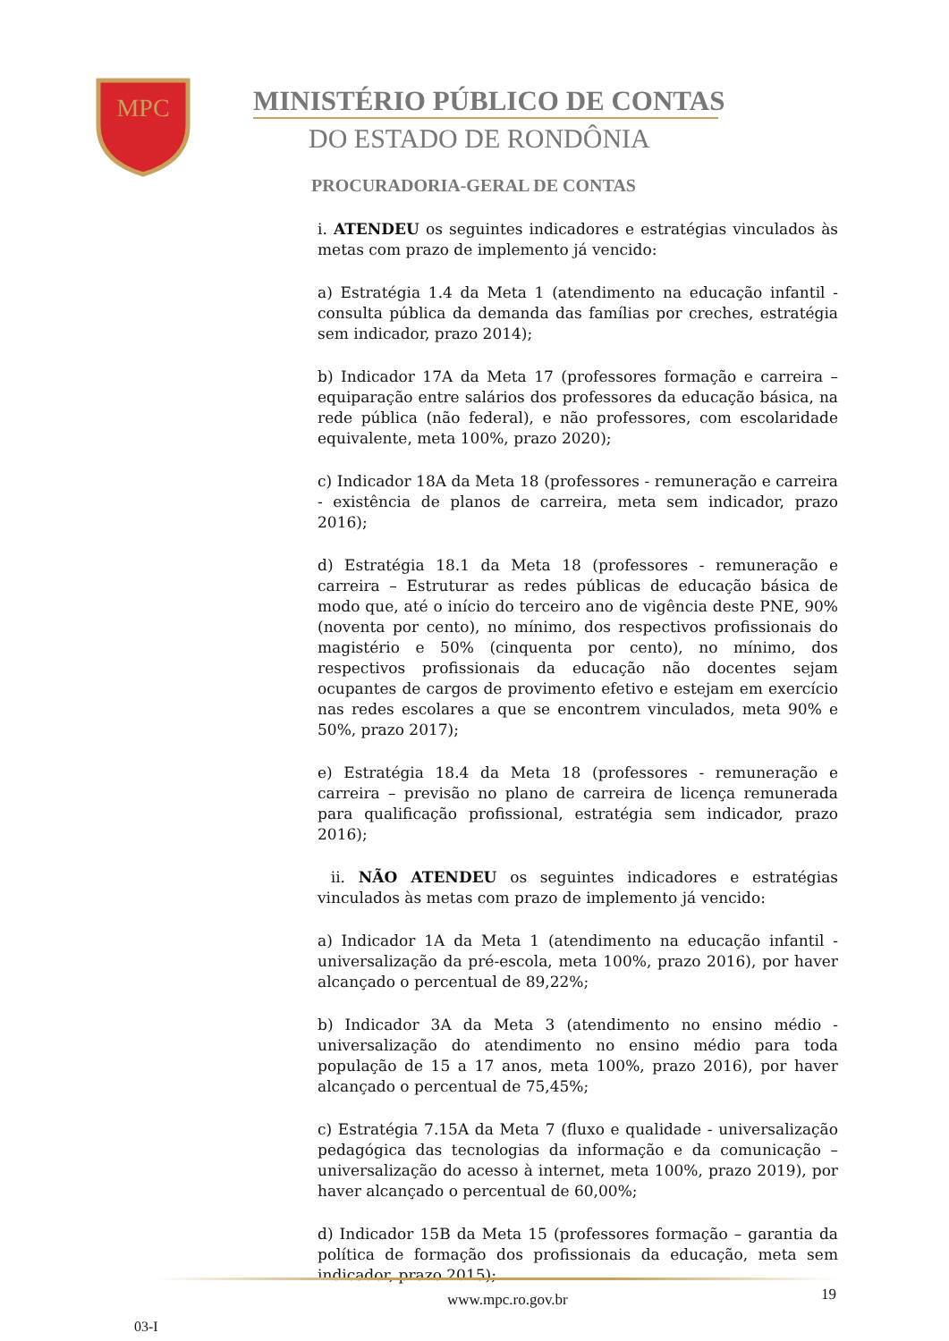MPC
MINISTÉRIO PÚBLICO DE CONTAS
DO ESTADO DE RONDÔNIA
PROCURADORIA-GERAL DE CONTAS
i. ATENDEU os seguintes indicadores e estratégias vinculados às metas com prazo de implemento já vencido:
a) Estratégia 1.4 da Meta 1 (atendimento na educação infantil - consulta pública da demanda das famílias por creches, estratégia sem indicador, prazo 2014);
b) Indicador 17A da Meta 17 (professores formação e carreira – equiparação entre salários dos professores da educação básica, na rede pública (não federal), e não professores, com escolaridade equivalente, meta 100%, prazo 2020);
c) Indicador 18A da Meta 18 (professores - remuneração e carreira - existência de planos de carreira, meta sem indicador, prazo 2016);
d) Estratégia 18.1 da Meta 18 (professores - remuneração e carreira – Estruturar as redes públicas de educação básica de modo que, até o início do terceiro ano de vigência deste PNE, 90% (noventa por cento), no mínimo, dos respectivos profissionais do magistério e 50% (cinquenta por cento), no mínimo, dos respectivos profissionais da educação não docentes sejam ocupantes de cargos de provimento efetivo e estejam em exercício nas redes escolares a que se encontrem vinculados, meta 90% e 50%, prazo 2017);
e) Estratégia 18.4 da Meta 18 (professores - remuneração e carreira – previsão no plano de carreira de licença remunerada para qualificação profissional, estratégia sem indicador, prazo 2016);
ii. NÃO ATENDEU os seguintes indicadores e estratégias vinculados às metas com prazo de implemento já vencido:
a) Indicador 1A da Meta 1 (atendimento na educação infantil - universalização da pré-escola, meta 100%, prazo 2016), por haver alcançado o percentual de 89,22%;
b) Indicador 3A da Meta 3 (atendimento no ensino médio - universalização do atendimento no ensino médio para toda população de 15 a 17 anos, meta 100%, prazo 2016), por haver alcançado o percentual de 75,45%;
c) Estratégia 7.15A da Meta 7 (fluxo e qualidade - universalização pedagógica das tecnologias da informação e da comunicação – universalização do acesso à internet, meta 100%, prazo 2019), por haver alcançado o percentual de 60,00%;
d) Indicador 15B da Meta 15 (professores formação – garantia da política de formação dos profissionais da educação, meta sem indicador, prazo 2015);
www.mpc.ro.gov.br 19
03-I